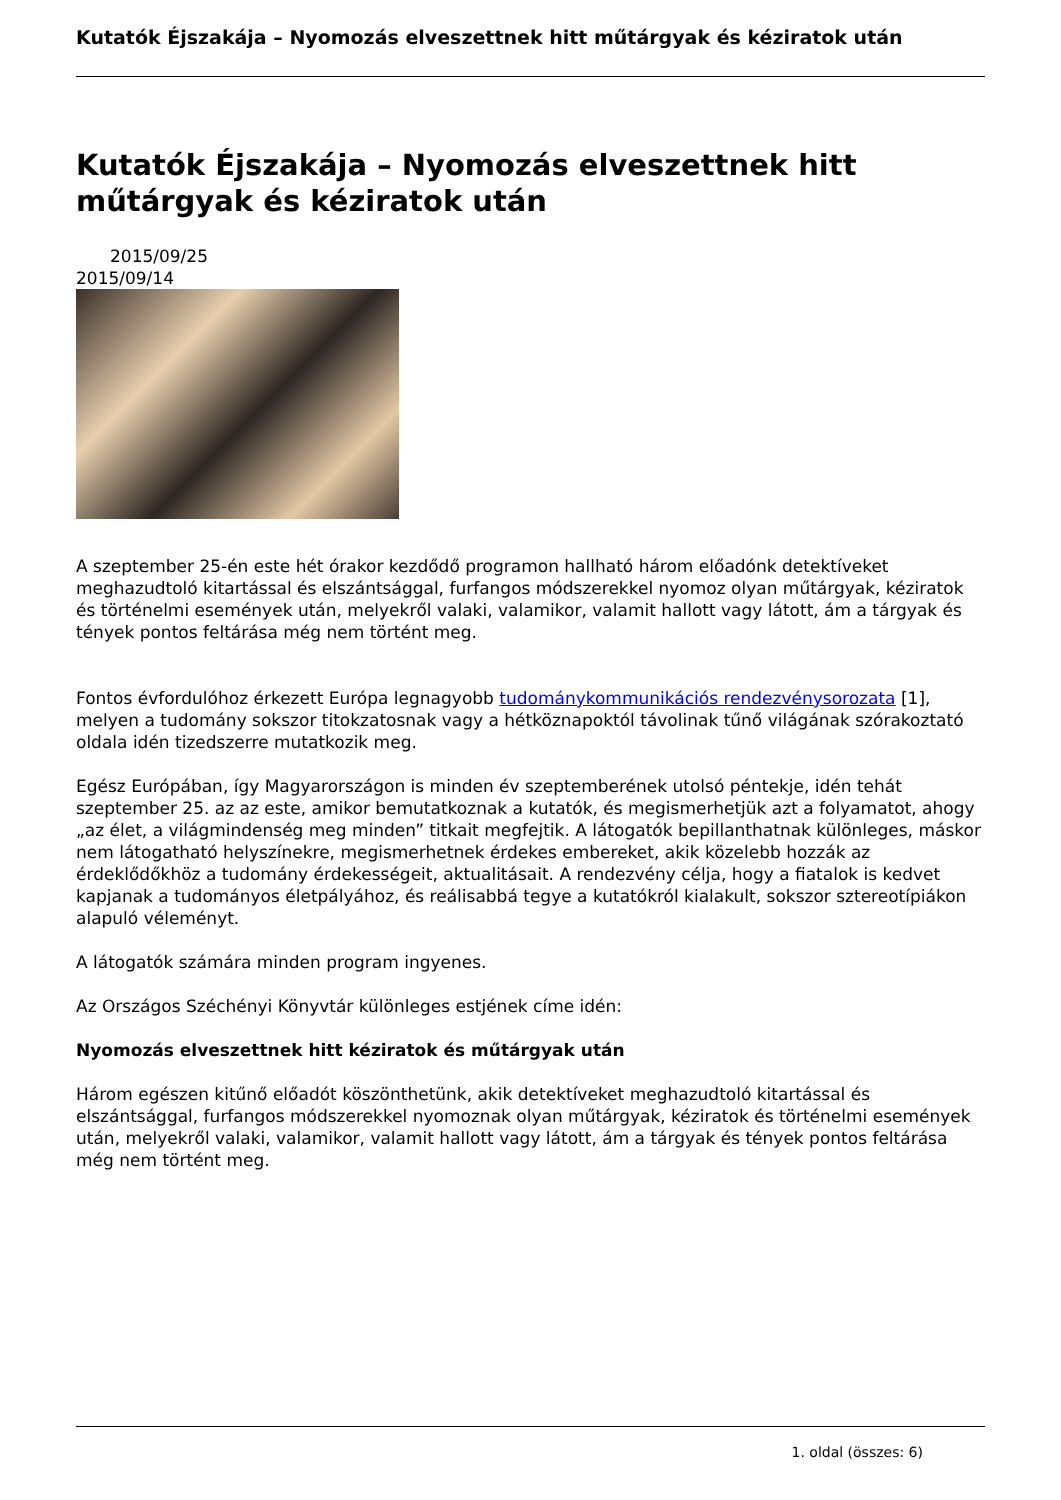Kutatók Éjszakája – Nyomozás elveszettnek hitt műtárgyak és kéziratok után
Kutatók Éjszakája – Nyomozás elveszettnek hitt műtárgyak és kéziratok után
2015/09/25
2015/09/14
A szeptember 25-én este hét órakor kezdődő programon hallható három előadónk detektíveket meghazudtoló kitartással és elszántsággal, furfangos módszerekkel nyomoz olyan műtárgyak, kéziratok és történelmi események után, melyekről valaki, valamikor, valamit hallott vagy látott, ám a tárgyak és tények pontos feltárása még nem történt meg.
Fontos évfordulóhoz érkezett Európa legnagyobb tudománykommunikációs rendezvénysorozata [1], melyen a tudomány sokszor titokzatosnak vagy a hétköznapoktól távolinak tűnő világának szórakoztató oldala idén tizedszerre mutatkozik meg.
Egész Európában, így Magyarországon is minden év szeptemberének utolsó péntekje, idén tehát szeptember 25. az az este, amikor bemutatkoznak a kutatók, és megismerhetjük azt a folyamatot, ahogy „az élet, a világmindenség meg minden” titkait megfejtik. A látogatók bepillanthatnak különleges, máskor nem látogatható helyszínekre, megismerhetnek érdekes embereket, akik közelebb hozzák az érdeklődőkhöz a tudomány érdekességeit, aktualitásait. A rendezvény célja, hogy a fiatalok is kedvet kapjanak a tudományos életpályához, és reálisabbá tegye a kutatókról kialakult, sokszor sztereotípiákon alapuló véleményt.
A látogatók számára minden program ingyenes.
Az Országos Széchényi Könyvtár különleges estjének címe idén:
Nyomozás elveszettnek hitt kéziratok és műtárgyak után
Három egészen kitűnő előadót köszönthetünk, akik detektíveket meghazudtoló kitartással és elszántsággal, furfangos módszerekkel nyomoznak olyan műtárgyak, kéziratok és történelmi események után, melyekről valaki, valamikor, valamit hallott vagy látott, ám a tárgyak és tények pontos feltárása még nem történt meg.
1. oldal (összes: 6)